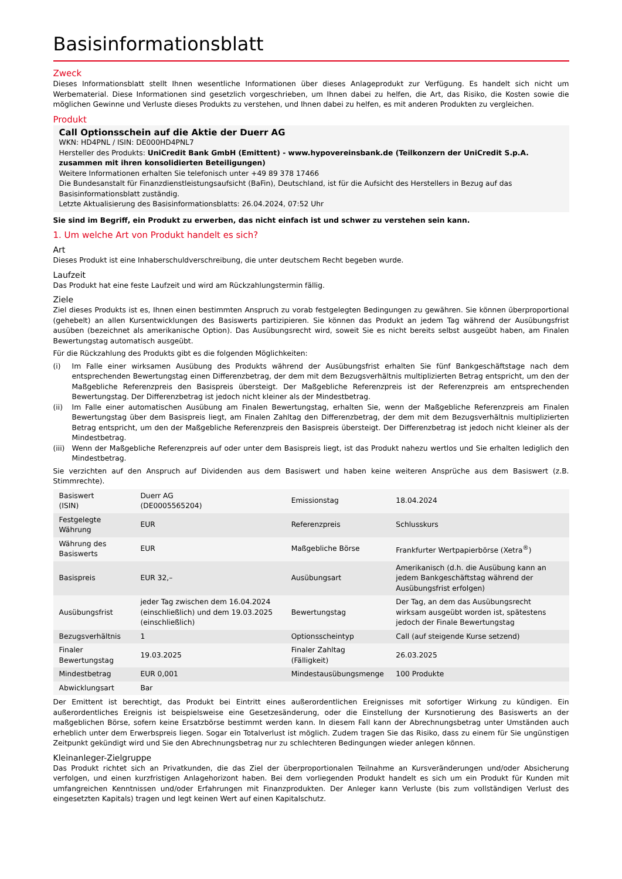Basisinformationsblatt
Zweck
Dieses Informationsblatt stellt Ihnen wesentliche Informationen über dieses Anlageprodukt zur Verfügung. Es handelt sich nicht um Werbematerial. Diese Informationen sind gesetzlich vorgeschrieben, um Ihnen dabei zu helfen, die Art, das Risiko, die Kosten sowie die möglichen Gewinne und Verluste dieses Produkts zu verstehen, und Ihnen dabei zu helfen, es mit anderen Produkten zu vergleichen.
Produkt
Call Optionsschein auf die Aktie der Duerr AG
WKN: HD4PNL / ISIN: DE000HD4PNL7
Hersteller des Produkts: UniCredit Bank GmbH (Emittent) - www.hypovereinsbank.de (Teilkonzern der UniCredit S.p.A. zusammen mit ihren konsolidierten Beteiligungen)
Weitere Informationen erhalten Sie telefonisch unter +49 89 378 17466
Die Bundesanstalt für Finanzdienstleistungsaufsicht (BaFin), Deutschland, ist für die Aufsicht des Herstellers in Bezug auf das Basisinformationsblatt zuständig.
Letzte Aktualisierung des Basisinformationsblatts: 26.04.2024, 07:52 Uhr
Sie sind im Begriff, ein Produkt zu erwerben, das nicht einfach ist und schwer zu verstehen sein kann.
1. Um welche Art von Produkt handelt es sich?
Art
Dieses Produkt ist eine Inhaberschuldverschreibung, die unter deutschem Recht begeben wurde.
Laufzeit
Das Produkt hat eine feste Laufzeit und wird am Rückzahlungstermin fällig.
Ziele
Ziel dieses Produkts ist es, Ihnen einen bestimmten Anspruch zu vorab festgelegten Bedingungen zu gewähren. Sie können überproportional (gehebelt) an allen Kursentwicklungen des Basiswerts partizipieren. Sie können das Produkt an jedem Tag während der Ausübungsfrist ausüben (bezeichnet als amerikanische Option). Das Ausübungsrecht wird, soweit Sie es nicht bereits selbst ausgeübt haben, am Finalen Bewertungstag automatisch ausgeübt.
Für die Rückzahlung des Produkts gibt es die folgenden Möglichkeiten:
(i) Im Falle einer wirksamen Ausübung des Produkts während der Ausübungsfrist erhalten Sie fünf Bankgeschäftstage nach dem entsprechenden Bewertungstag einen Differenzbetrag, der dem mit dem Bezugsverhältnis multiplizierten Betrag entspricht, um den der Maßgebliche Referenzpreis den Basispreis übersteigt. Der Maßgebliche Referenzpreis ist der Referenzpreis am entsprechenden Bewertungstag. Der Differenzbetrag ist jedoch nicht kleiner als der Mindestbetrag.
(ii) Im Falle einer automatischen Ausübung am Finalen Bewertungstag, erhalten Sie, wenn der Maßgebliche Referenzpreis am Finalen Bewertungstag über dem Basispreis liegt, am Finalen Zahltag den Differenzbetrag, der dem mit dem Bezugsverhältnis multiplizierten Betrag entspricht, um den der Maßgebliche Referenzpreis den Basispreis übersteigt. Der Differenzbetrag ist jedoch nicht kleiner als der Mindestbetrag.
(iii)
Wenn der Maßgebliche Referenzpreis auf oder unter dem Basispreis liegt, ist das Produkt nahezu wertlos und Sie erhalten lediglich den Mindestbetrag.
Sie verzichten auf den Anspruch auf Dividenden aus dem Basiswert und haben keine weiteren Ansprüche aus dem Basiswert (z.B. Stimmrechte).
| Basiswert (ISIN) | Duerr AG (DE0005565204) | Emissionstag | 18.04.2024 |
| Festgelegte Währung | EUR | Referenzpreis | Schlusskurs |
| Währung des Basiswerts | EUR | Maßgebliche Börse | Frankfurter Wertpapierbörse (Xetra<sup>®</sup>) |
| Basispreis | EUR 32,– | Ausübungsart | Amerikanisch (d.h. die Ausübung kann an jedem Bankgeschäftstag während der Ausübungsfrist erfolgen) |
| Ausübungsfrist | jeder Tag zwischen dem 16.04.2024 (einschließlich) und dem 19.03.2025 (einschließlich) | Bewertungstag | Der Tag, an dem das Ausübungsrecht wirksam ausgeübt worden ist, spätestens jedoch der Finale Bewertungstag |
| Bezugsverhältnis | 1 | Optionsscheintyp | Call (auf steigende Kurse setzend) |
| Finaler Bewertungstag | 19.03.2025 | Finaler Zahltag (Fälligkeit) | 26.03.2025 |
| Mindestbetrag | EUR 0,001 | Mindestausübungsmenge | 100 Produkte |
| Abwicklungsart | Bar | | |
Der Emittent ist berechtigt, das Produkt bei Eintritt eines außerordentlichen Ereignisses mit sofortiger Wirkung zu kündigen. Ein außerordentliches Ereignis ist beispielsweise eine Gesetzesänderung, oder die Einstellung der Kursnotierung des Basiswerts an der maßgeblichen Börse, sofern keine Ersatzbörse bestimmt werden kann. In diesem Fall kann der Abrechnungsbetrag unter Umständen auch erheblich unter dem Erwerbspreis liegen. Sogar ein Totalverlust ist möglich. Zudem tragen Sie das Risiko, dass zu einem für Sie ungünstigen Zeitpunkt gekündigt wird und Sie den Abrechnungsbetrag nur zu schlechteren Bedingungen wieder anlegen können.
Kleinanleger-Zielgruppe
Das Produkt richtet sich an Privatkunden, die das Ziel der überproportionalen Teilnahme an Kursveränderungen und/oder Absicherung verfolgen, und einen kurzfristigen Anlagehorizont haben. Bei dem vorliegenden Produkt handelt es sich um ein Produkt für Kunden mit umfangreichen Kenntnissen und/oder Erfahrungen mit Finanzprodukten. Der Anleger kann Verluste (bis zum vollständigen Verlust des eingesetzten Kapitals) tragen und legt keinen Wert auf einen Kapitalschutz.